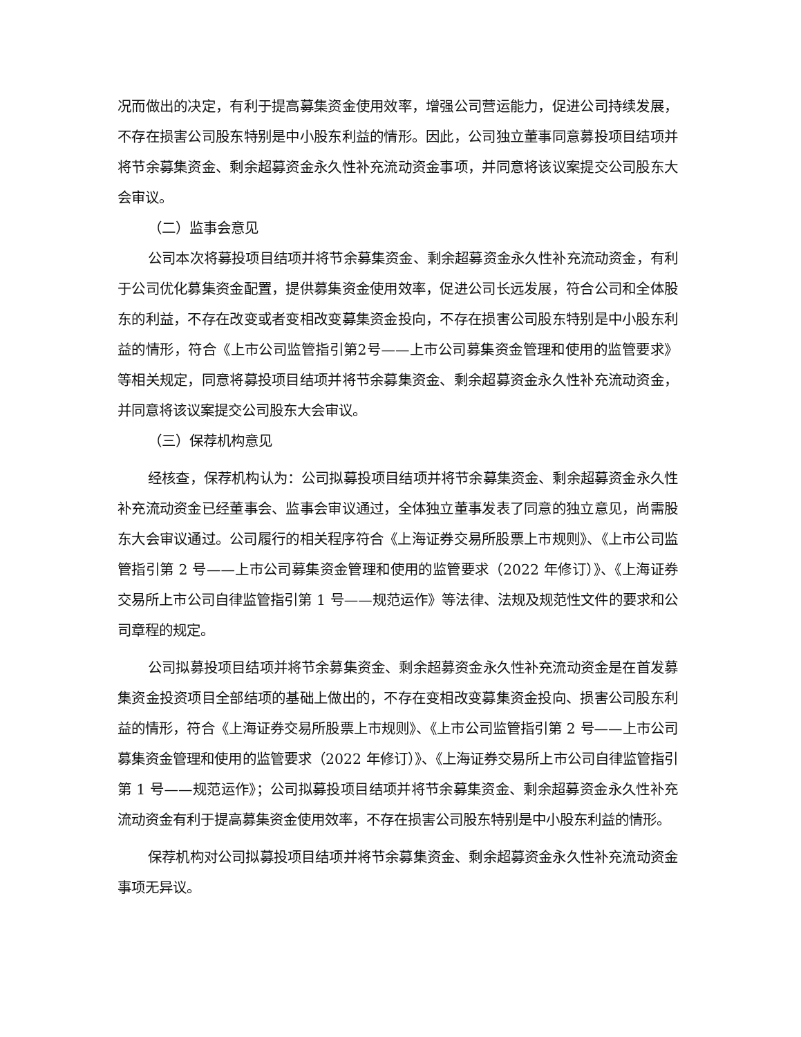况而做出的决定，有利于提高募集资金使用效率，增强公司营运能力，促进公司持续发展，不存在损害公司股东特别是中小股东利益的情形。因此，公司独立董事同意募投项目结项并将节余募集资金、剩余超募资金永久性补充流动资金事项，并同意将该议案提交公司股东大会审议。
（二）监事会意见
公司本次将募投项目结项并将节余募集资金、剩余超募资金永久性补充流动资金，有利于公司优化募集资金配置，提供募集资金使用效率，促进公司长远发展，符合公司和全体股东的利益，不存在改变或者变相改变募集资金投向，不存在损害公司股东特别是中小股东利益的情形，符合《上市公司监管指引第2号——上市公司募集资金管理和使用的监管要求》等相关规定，同意将募投项目结项并将节余募集资金、剩余超募资金永久性补充流动资金，并同意将该议案提交公司股东大会审议。
（三）保荐机构意见
经核查，保荐机构认为：公司拟募投项目结项并将节余募集资金、剩余超募资金永久性补充流动资金已经董事会、监事会审议通过，全体独立董事发表了同意的独立意见，尚需股东大会审议通过。公司履行的相关程序符合《上海证券交易所股票上市规则》、《上市公司监管指引第 2 号——上市公司募集资金管理和使用的监管要求（2022 年修订）》、《上海证券交易所上市公司自律监管指引第 1 号——规范运作》等法律、法规及规范性文件的要求和公司章程的规定。
公司拟募投项目结项并将节余募集资金、剩余超募资金永久性补充流动资金是在首发募集资金投资项目全部结项的基础上做出的，不存在变相改变募集资金投向、损害公司股东利益的情形，符合《上海证券交易所股票上市规则》、《上市公司监管指引第 2 号——上市公司募集资金管理和使用的监管要求（2022 年修订）》、《上海证券交易所上市公司自律监管指引第 1 号——规范运作》；公司拟募投项目结项并将节余募集资金、剩余超募资金永久性补充流动资金有利于提高募集资金使用效率，不存在损害公司股东特别是中小股东利益的情形。
保荐机构对公司拟募投项目结项并将节余募集资金、剩余超募资金永久性补充流动资金事项无异议。